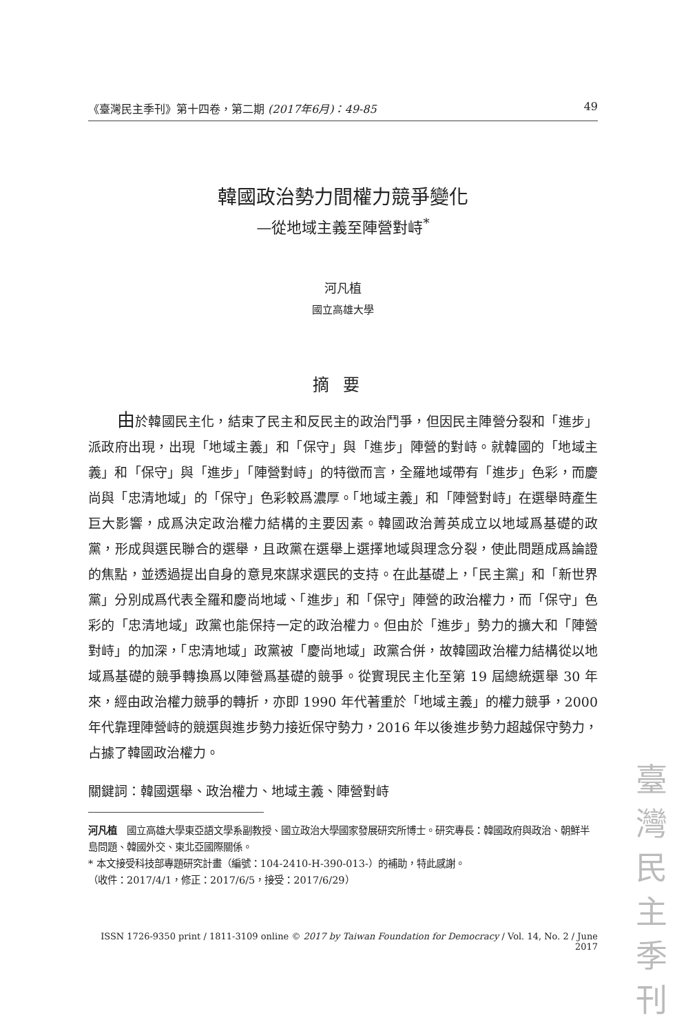《臺灣民主季刊》第十四卷，第二期 (2017年6月)：49-85 49
韓國政治勢力間權力競爭變化
—從地域主義至陣營對峙<sup>*</sup>
河凡植
國立高雄大學
摘要
由於韓國民主化，結束了民主和反民主的政治鬥爭，但因民主陣營分裂和「進步」派政府出現，出現「地域主義」和「保守」與「進步」陣營的對峙。就韓國的「地域主義」和「保守」與「進步」「陣營對峙」的特徵而言，全羅地域帶有「進步」色彩，而慶尚與「忠清地域」的「保守」色彩較爲濃厚。「地域主義」和「陣營對峙」在選舉時產生巨大影響，成爲決定政治權力結構的主要因素。韓國政治菁英成立以地域爲基礎的政黨，形成與選民聯合的選舉，且政黨在選舉上選擇地域與理念分裂，使此問題成爲論證的焦點，並透過提出自身的意見來謀求選民的支持。在此基礎上，「民主黨」和「新世界黨」分別成爲代表全羅和慶尚地域、「進步」和「保守」陣營的政治權力，而「保守」色彩的「忠清地域」政黨也能保持一定的政治權力。但由於「進步」勢力的擴大和「陣營對峙」的加深，「忠清地域」政黨被「慶尚地域」政黨合併，故韓國政治權力結構從以地域爲基礎的競爭轉換爲以陣營爲基礎的競爭。從實現民主化至第 19 屆總統選舉 30 年來，經由政治權力競爭的轉折，亦即 1990 年代著重於「地域主義」的權力競爭，2000 年代靠理陣營峙的競選與進步勢力接近保守勢力，2016 年以後進步勢力超越保守勢力，占據了韓國政治權力。
關鍵詞：韓國選舉、政治權力、地域主義、陣營對峙
河凡植　國立高雄大學東亞語文學系副教授、國立政治大學國家發展研究所博士。研究專長：韓國政府與政治、朝鮮半島問題、韓國外交、東北亞國際關係。
* 本文接受科技部專題研究計畫（編號：104-2410-H-390-013-）的補助，特此感謝。
（收件：2017/4/1，修正：2017/6/5，接受：2017/6/29）
ISSN 1726-9350 print / 1811-3109 online © 2017 by Taiwan Foundation for Democracy / Vol. 14, No. 2 / June 2017
臺 灣 民 主 季 刊